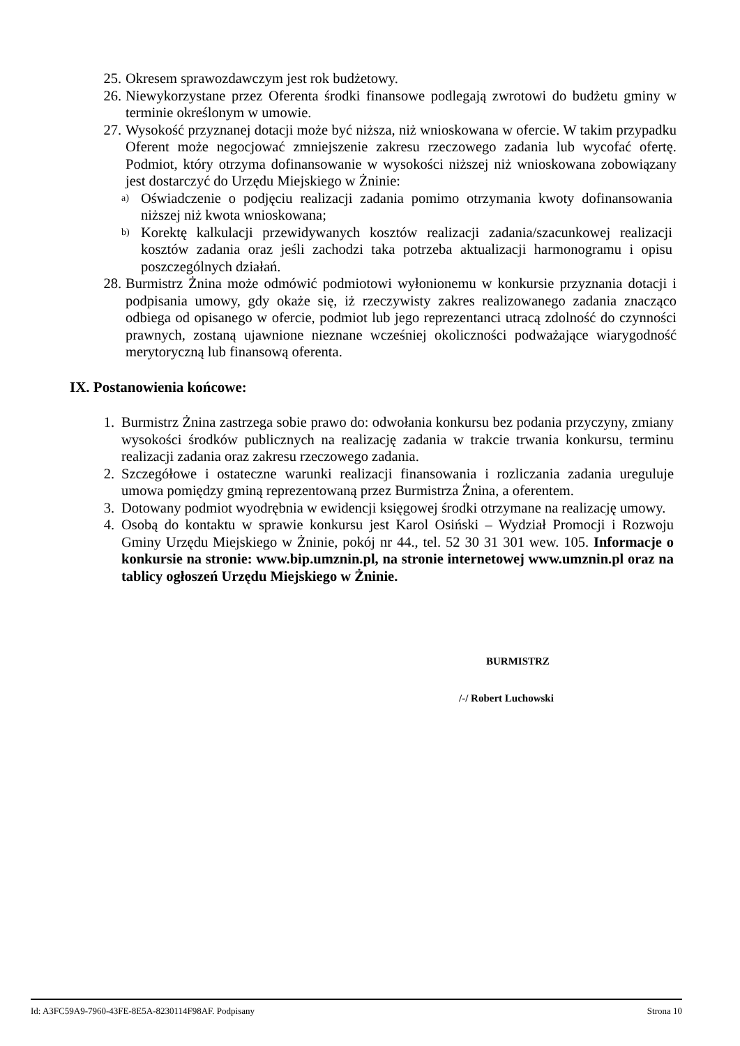25. Okresem sprawozdawczym jest rok budżetowy.
26. Niewykorzystane przez Oferenta środki finansowe podlegają zwrotowi do budżetu gminy w terminie określonym w umowie.
27. Wysokość przyznanej dotacji może być niższa, niż wnioskowana w ofercie. W takim przypadku Oferent może negocjować zmniejszenie zakresu rzeczowego zadania lub wycofać ofertę. Podmiot, który otrzyma dofinansowanie w wysokości niższej niż wnioskowana zobowiązany jest dostarczyć do Urzędu Miejskiego w Żninie:
a) Oświadczenie o podjęciu realizacji zadania pomimo otrzymania kwoty dofinansowania niższej niż kwota wnioskowana;
b) Korektę kalkulacji przewidywanych kosztów realizacji zadania/szacunkowej realizacji kosztów zadania oraz jeśli zachodzi taka potrzeba aktualizacji harmonogramu i opisu poszczególnych działań.
28. Burmistrz Żnina może odmówić podmiotowi wyłonionemu w konkursie przyznania dotacji i podpisania umowy, gdy okaże się, iż rzeczywisty zakres realizowanego zadania znacząco odbiega od opisanego w ofercie, podmiot lub jego reprezentanci utracą zdolność do czynności prawnych, zostaną ujawnione nieznane wcześniej okoliczności podważające wiarygodność merytoryczną lub finansową oferenta.
IX. Postanowienia końcowe:
1. Burmistrz Żnina zastrzega sobie prawo do: odwołania konkursu bez podania przyczyny, zmiany wysokości środków publicznych na realizację zadania w trakcie trwania konkursu, terminu realizacji zadania oraz zakresu rzeczowego zadania.
2. Szczegółowe i ostateczne warunki realizacji finansowania i rozliczania zadania ureguluje umowa pomiędzy gminą reprezentowaną przez Burmistrza Żnina, a oferentem.
3. Dotowany podmiot wyodrębnia w ewidencji księgowej środki otrzymane na realizację umowy.
4. Osobą do kontaktu w sprawie konkursu jest Karol Osiński – Wydział Promocji i Rozwoju Gminy Urzędu Miejskiego w Żninie, pokój nr 44., tel. 52 30 31 301 wew. 105. Informacje o konkursie na stronie: www.bip.umznin.pl, na stronie internetowej www.umznin.pl oraz na tablicy ogłoszeń Urzędu Miejskiego w Żninie.
BURMISTRZ
/-/ Robert Luchowski
Id: A3FC59A9-7960-43FE-8E5A-8230114F98AF. Podpisany Strona 10